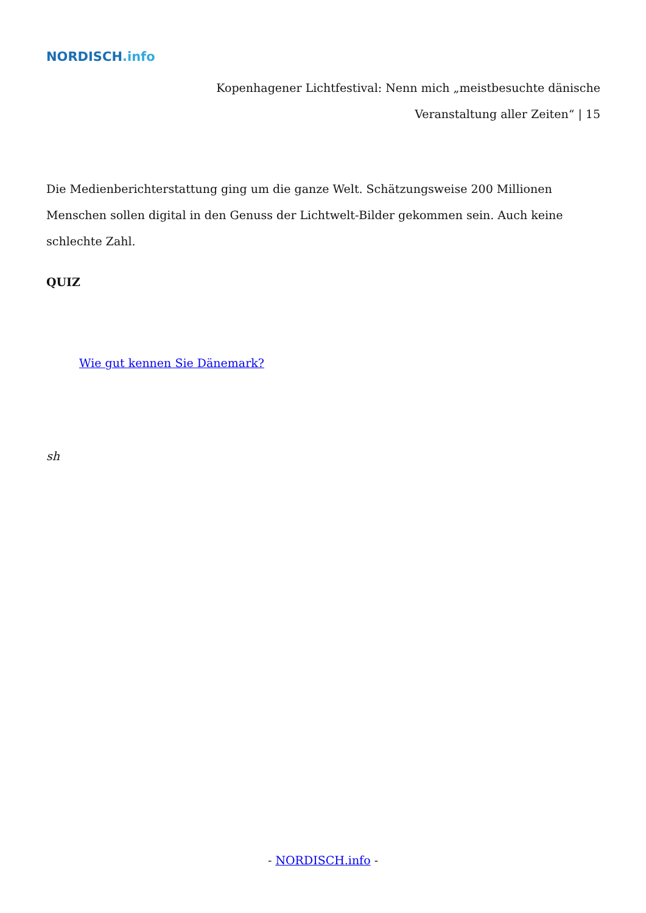NORDISCH.info
Kopenhagener Lichtfestival: Nenn mich „meistbesuchte dänische
Veranstaltung aller Zeiten“ | 15
Die Medienberichterstattung ging um die ganze Welt. Schätzungsweise 200 Millionen Menschen sollen digital in den Genuss der Lichtwelt-Bilder gekommen sein. Auch keine schlechte Zahl.
QUIZ
Wie gut kennen Sie Dänemark?
sh
- NORDISCH.info -